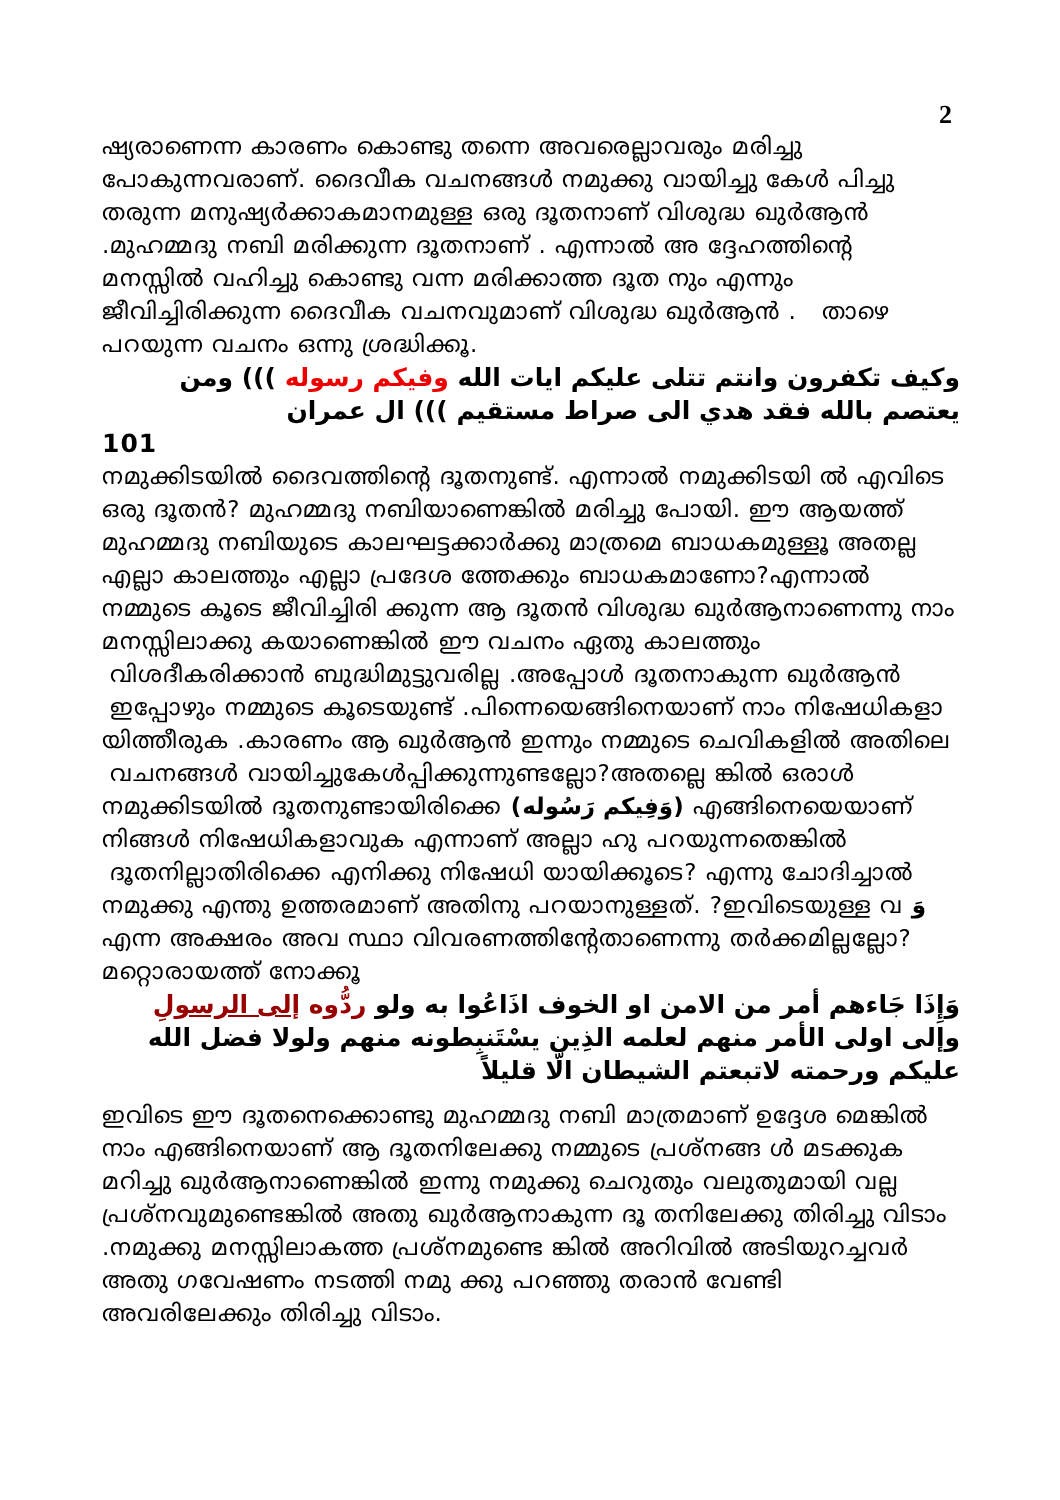2
ഷ്യരാണെന്ന കാരണം കൊണ്ടു തന്നെ അവരെല്ലാവരും മരിച്ചു പോകുന്നവരാണ്. ദൈവീക വചനങ്ങൾ നമുക്കു വായിച്ചു കേൾ പിച്ചു തരുന്ന മനുഷ്യർക്കാകമാനമുള്ള ഒരു ദൂതനാണ് വിശുദ്ധ ഖുർആൻ .മുഹമ്മദു നബി മരിക്കുന്ന ദൂതനാണ് . എന്നാൽ അ ദ്ദേഹത്തിന്റെ മനസ്സിൽ വഹിച്ചു കൊണ്ടു വന്ന മരിക്കാത്ത ദൂത നും എന്നും ജീവിച്ചിരിക്കുന്ന ദൈവീക വചനവുമാണ് വിശുദ്ധ ഖുർആൻ . താഴെ പറയുന്ന വചനം ഒന്നു ശ്രദ്ധിക്കൂ.
وكيف تكفرون وانتم تتلى عليكم ايات الله وفيكم رسوله ))) ومن يعتصم بالله فقد هدي الى صراط مستقيم ))) ال عمران
101
നമുക്കിടയിൽ ദൈവത്തിന്റെ ദൂതനുണ്ട്. എന്നാൽ നമുക്കിടയി ൽ എവിടെ ഒരു ദൂതൻ? മുഹമ്മദു നബിയാണെങ്കിൽ മരിച്ചു പോയി. ഈ ആയത്ത് മുഹമ്മദു നബിയുടെ കാലഘട്ടക്കാർക്കു മാത്രമെ ബാധകമുള്ളൂ അതല്ല എല്ലാ കാലത്തും എല്ലാ പ്രദേശ ത്തേക്കും ബാധകമാണോ?എന്നാൽ നമ്മുടെ കൂടെ ജീവിച്ചിരി ക്കുന്ന ആ ദൂതൻ വിശുദ്ധ ഖുർആനാണെന്നു നാം മനസ്സിലാക്കു കയാണെങ്കിൽ ഈ വചനം ഏതു കാലത്തും വിശദീകരിക്കാൻ ബുദ്ധിമുട്ടുവരില്ല .അപ്പോൾ ദൂതനാകുന്ന ഖുർആൻ ഇപ്പോഴും നമ്മുടെ കൂടെയുണ്ട് .പിന്നെയെങ്ങിനെയാണ് നാം നിഷേധികളാ യിത്തീരുക .കാരണം ആ ഖുർആൻ ഇന്നും നമ്മുടെ ചെവികളിൽ അതിലെ വചനങ്ങൾ വായിച്ചുകേൾപ്പിക്കുന്നുണ്ടല്ലോ?അതല്ലെ ങ്കിൽ ഒരാൾ നമുക്കിടയിൽ ദൂതനുണ്ടായിരിക്കെ (وَفِيكم رَسُوله) എങ്ങിനെയെയാണ് നിങ്ങൾ നിഷേധികളാവുക എന്നാണ് അല്ലാ ഹു പറയുന്നതെങ്കിൽ ദൂതനില്ലാതിരിക്കെ എനിക്കു നിഷേധി യായിക്കൂടെ? എന്നു ചോദിച്ചാൽ നമുക്കു എന്തു ഉത്തരമാണ് അതിനു പറയാനുള്ളത്. ?ഇവിടെയുള്ള വ وَ എന്ന അക്ഷരം അവ സ്ഥാ വിവരണത്തിന്റേതാണെന്നു തർക്കമില്ലല്ലോ? മറ്റൊരായത്ത് നോക്കൂ
وَإِذَا جَاءهم أمر من الامن او الخوف اذَاعُوا به ولو ردُّوه إلى الرسولِ وإلى اولى الأمر منهم لعلمه الذِين يسْتَنبِطونه منهم ولولا فضل الله عليكم ورحمته لاتبعتم الشيطان الَّا قليلاً
ഇവിടെ ഈ ദൂതനെക്കൊണ്ടു മുഹമ്മദു നബി മാത്രമാണ് ഉദ്ദേശ മെങ്കിൽ നാം എങ്ങിനെയാണ് ആ ദൂതനിലേക്കു നമ്മുടെ പ്രശ്നങ്ങ ൾ മടക്കുക മറിച്ചു ഖുർആനാണെങ്കിൽ ഇന്നു നമുക്കു ചെറുതും വലുതുമായി വല്ല പ്രശ്നവുമുണ്ടെങ്കിൽ അതു ഖുർആനാകുന്ന ദൂ തനിലേക്കു തിരിച്ചു വിടാം .നമുക്കു മനസ്സിലാകത്ത പ്രശ്നമുണ്ടെ ങ്കിൽ അറിവിൽ അടിയുറച്ചവർ അതു ഗവേഷണം നടത്തി നമു ക്കു പറഞ്ഞു തരാൻ വേണ്ടി അവരിലേക്കും തിരിച്ചു വിടാം.